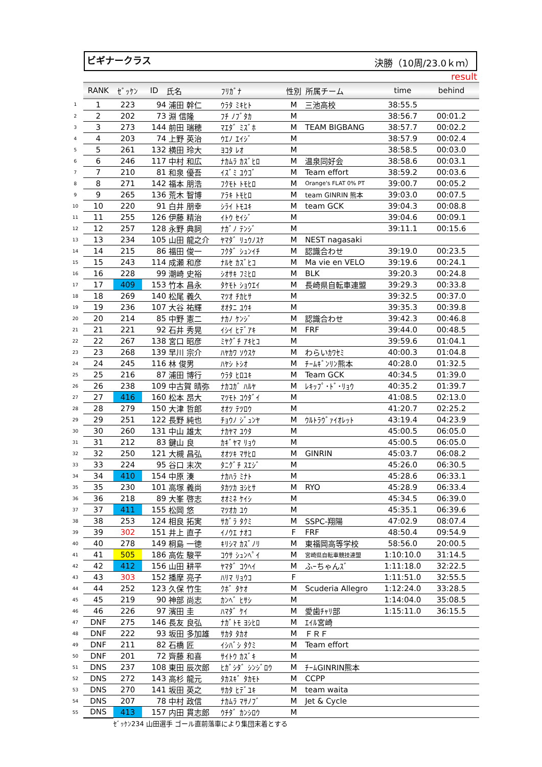ビギナークラス 決勝（10周/23.0ｋｍ）
result
| | RANK | ｾﾞｯｹﾝ | ID | 氏名 | ﾌﾘｶﾞﾅ | 性別 | 所属チーム | time | behind |
| 1 | 1 | 223 | 94 | 浦田 幹仁 | ｳﾗﾀ ﾐｷﾋﾄ | M | 三池高校 | 38:55.5 | |
| 2 | 2 | 202 | 73 | 淵 信隆 | ﾌﾁ ﾉﾌﾞﾀｶ | M | | 38:56.7 | 00:01.2 |
| 3 | 3 | 273 | 144 | 前田 瑞穂 | ﾏｴﾀﾞ ﾐｽﾞﾎ | M | TEAM BIGBANG | 38:57.7 | 00:02.2 |
| 4 | 4 | 203 | 74 | 上野 英治 | ｳｴﾉ ｴｲｼﾞ | M | | 38:57.9 | 00:02.4 |
| 5 | 5 | 261 | 132 | 横田 玲大 | ﾖｺﾀ ﾚｵ | M | | 38:58.5 | 00:03.0 |
| 6 | 6 | 246 | 117 | 中村 和広 | ﾅｶﾑﾗ ｶｽﾞﾋﾛ | M | 温泉同好会 | 38:58.6 | 00:03.1 |
| 7 | 7 | 210 | 81 | 和泉 優吾 | ｲｽﾞﾐ ﾕｳｺﾞ | M | Team effort | 38:59.2 | 00:03.6 |
| 8 | 8 | 271 | 142 | 福本 朋浩 | ﾌｸﾓﾄ ﾄﾓﾋﾛ | M | Orange's FLAT 0% PT | 39:00.7 | 00:05.2 |
| 9 | 9 | 265 | 136 | 荒木 智博 | ｱﾗｷ ﾄﾓﾋﾛ | M | team GINRIN 熊本 | 39:03.0 | 00:07.5 |
| 10 | 10 | 220 | 91 | 白井 朋幸 | ｼﾗｲ ﾄﾓﾕｷ | M | team GCK | 39:04.3 | 00:08.8 |
| 11 | 11 | 255 | 126 | 伊藤 精治 | ｲﾄｳ ｾｲｼﾞ | M | | 39:04.6 | 00:09.1 |
| 12 | 12 | 257 | 128 | 永野 典詞 | ﾅｶﾞﾉ ﾃﾝｼﾞ | M | | 39:11.1 | 00:15.6 |
| 13 | 13 | 234 | 105 | 山田 龍之介 | ﾔﾏﾀﾞ ﾘｭｳﾉｽｹ | M | NEST nagasaki | | |
| 14 | 14 | 215 | 86 | 福田 俊一 | ﾌｸﾀﾞ ｼｭﾝｲﾁ | M | 認識合わせ | 39:19.0 | 00:23.5 |
| 15 | 15 | 243 | 114 | 成瀬 和彦 | ﾅﾙｾ ｶｽﾞﾋｺ | M | Ma vie en VELO | 39:19.6 | 00:24.1 |
| 16 | 16 | 228 | 99 | 潮崎 史裕 | ｼｵｻｷ ﾌﾐﾋﾛ | M | BLK | 39:20.3 | 00:24.8 |
| 17 | 17 | 409 | 153 | 竹本 昌永 | ﾀｹﾓﾄ ｼｮｳｴｲ | M | 長崎県自転車連盟 | 39:29.3 | 00:33.8 |
| 18 | 18 | 269 | 140 | 松尾 義久 | ﾏﾂｵ ﾁｶﾋｻ | M | | 39:32.5 | 00:37.0 |
| 19 | 19 | 236 | 107 | 大谷 祐輝 | ｵｵﾀﾆ ﾕｳｷ | M | | 39:35.3 | 00:39.8 |
| 20 | 20 | 214 | 85 | 中野 憲二 | ﾅｶﾉ ｹﾝｼﾞ | M | 認識合わせ | 39:42.3 | 00:46.8 |
| 21 | 21 | 221 | 92 | 石井 秀晃 | ｲｼｲ ﾋﾃﾞｱｷ | M | FRF | 39:44.0 | 00:48.5 |
| 22 | 22 | 267 | 138 | 宮口 昭彦 | ﾐﾔｸﾞﾁ ｱｷﾋｺ | M | | 39:59.6 | 01:04.1 |
| 23 | 23 | 268 | 139 | 早川 宗介 | ﾊﾔｶﾜ ｿｳｽｹ | M | わらいｶﾜｾﾐ | 40:00.3 | 01:04.8 |
| 24 | 24 | 245 | 116 | 林 俊男 | ﾊﾔｼ ﾄｼｵ | M | ﾁｰﾑｷﾞﾝﾘﾝ熊本 | 40:28.0 | 01:32.5 |
| 25 | 25 | 216 | 87 | 浦田 博行 | ｳﾗﾀ ﾋﾛﾕｷ | M | Team GCK | 40:34.5 | 01:39.0 |
| 26 | 26 | 238 | 109 | 中古賀 晴弥 | ﾅｶｺｶﾞ ﾊﾙﾔ | M | ﾚｷｯﾌﾟ･ﾄﾞ･ﾘｮｳ | 40:35.2 | 01:39.7 |
| 27 | 27 | 416 | 160 | 松本 昂大 | ﾏﾂﾓﾄ ｺｳﾀﾞｲ | M | | 41:08.5 | 02:13.0 |
| 28 | 28 | 279 | 150 | 大津 哲郎 | ｵｵﾂ ﾃﾂﾛｳ | M | | 41:20.7 | 02:25.2 |
| 29 | 29 | 251 | 122 | 長野 純也 | ﾁｮｳﾉ ｼﾞｭﾝﾔ | M | ｳﾙﾄﾗｳﾞｧｲｵﾚｯﾄ | 43:19.4 | 04:23.9 |
| 30 | 30 | 260 | 131 | 中山 雄太 | ﾅｶﾔﾏ ﾕｳﾀ | M | | 45:00.5 | 06:05.0 |
| 31 | 31 | 212 | 83 | 鍵山 良 | ｶｷﾞﾔﾏ ﾘｮｳ | M | | 45:00.5 | 06:05.0 |
| 32 | 32 | 250 | 121 | 大槻 昌弘 | ｵｵﾂｷ ﾏｻﾋﾛ | M | GINRIN | 45:03.7 | 06:08.2 |
| 33 | 33 | 224 | 95 | 谷口 末次 | ﾀﾆｸﾞﾁ ｽｴｼﾞ | M | | 45:26.0 | 06:30.5 |
| 34 | 34 | 410 | 154 | 中原 湊 | ﾅｶﾊﾗ ﾐﾅﾄ | M | | 45:28.6 | 06:33.1 |
| 35 | 35 | 230 | 101 | 高塚 義尚 | ﾀｶﾂｶ ﾖｼﾋｻ | M | RYO | 45:28.9 | 06:33.4 |
| 36 | 36 | 218 | 89 | 大峯 啓志 | ｵｵﾐﾈ ｹｲｼ | M | | 45:34.5 | 06:39.0 |
| 37 | 37 | 411 | 155 | 松岡 悠 | ﾏﾂｵｶ ﾕｳ | M | | 45:35.1 | 06:39.6 |
| 38 | 38 | 253 | 124 | 相良 拓実 | ｻｶﾞﾗ ﾀｸﾐ | M | SSPC-翔陽 | 47:02.9 | 08:07.4 |
| 39 | 39 | 302 | 151 | 井上 直子 | ｲﾉｳｴ ﾅｵｺ | F | FRF | 48:50.4 | 09:54.9 |
| 40 | 40 | 278 | 149 | 桐島 一徳 | ｷﾘｼﾏ ｶｽﾞﾉﾘ | M | 東福岡高等学校 | 58:56.0 | 20:00.5 |
| 41 | 41 | 505 | 186 | 高佐 駿平 | ｺｳｻ ｼｭﾝﾍﾟｲ | M | 宮崎県自転車競技連盟 | 1:10:10.0 | 31:14.5 |
| 42 | 42 | 412 | 156 | 山田 耕平 | ﾔﾏﾀﾞ ｺｳﾍｲ | M | ふｰちゃんｽﾞ | 1:11:18.0 | 32:22.5 |
| 43 | 43 | 303 | 152 | 播摩 亮子 | ﾊﾘﾏ ﾘｮｳｺ | F | | 1:11:51.0 | 32:55.5 |
| 44 | 44 | 252 | 123 | 久保 竹生 | ｸﾎﾞ ﾀｹｵ | M | Scuderia Allegro | 1:12:24.0 | 33:28.5 |
| 45 | 45 | 219 | 90 | 神部 尚志 | ｶﾝﾍﾞ ﾋｻｼ | M | | 1:14:04.0 | 35:08.5 |
| 46 | 46 | 226 | 97 | 濱田 圭 | ﾊﾏﾀﾞ ｹｲ | M | 愛歯ﾁｬﾘ部 | 1:15:11.0 | 36:15.5 |
| 47 | DNF | 275 | 146 | 長友 良弘 | ﾅｶﾞﾄﾓ ﾖｼﾋﾛ | M | ｴｲﾙ宮崎 | | |
| 48 | DNF | 222 | 93 | 坂田 多加雄 | ｻｶﾀ ﾀｶｵ | M | ＦＲＦ | | |
| 49 | DNF | 211 | 82 | 石橋 匠 | ｲｼﾊﾞｼ ﾀｸﾐ | M | Team effort | | |
| 50 | DNF | 201 | 72 | 齊藤 和喜 | ｻｲﾄｳ ｶｽﾞｷ | M | | | |
| 51 | DNS | 237 | 108 | 東田 辰次郎 | ﾋｶﾞｼﾀﾞ ｼﾝｼﾞﾛｳ | M | ﾁｰﾑGINRIN熊本 | | |
| 52 | DNS | 272 | 143 | 高杉 龍元 | ﾀｶｽｷﾞ ﾀｶﾓﾄ | M | CCPP | | |
| 53 | DNS | 270 | 141 | 坂田 英之 | ｻｶﾀ ﾋﾃﾞﾕｷ | M | team waita | | |
| 54 | DNS | 207 | 78 | 中村 政信 | ﾅｶﾑﾗ ﾏｻﾉﾌﾞ | M | Jet & Cycle | | |
| 55 | DNS | 413 | 157 | 内田 貫志郎 | ｳﾁﾀﾞ ｶﾝｼﾛｳ | M | | | |
ｾﾞｯｹﾝ234 山田選手 ゴール直前落車により集団末着とする